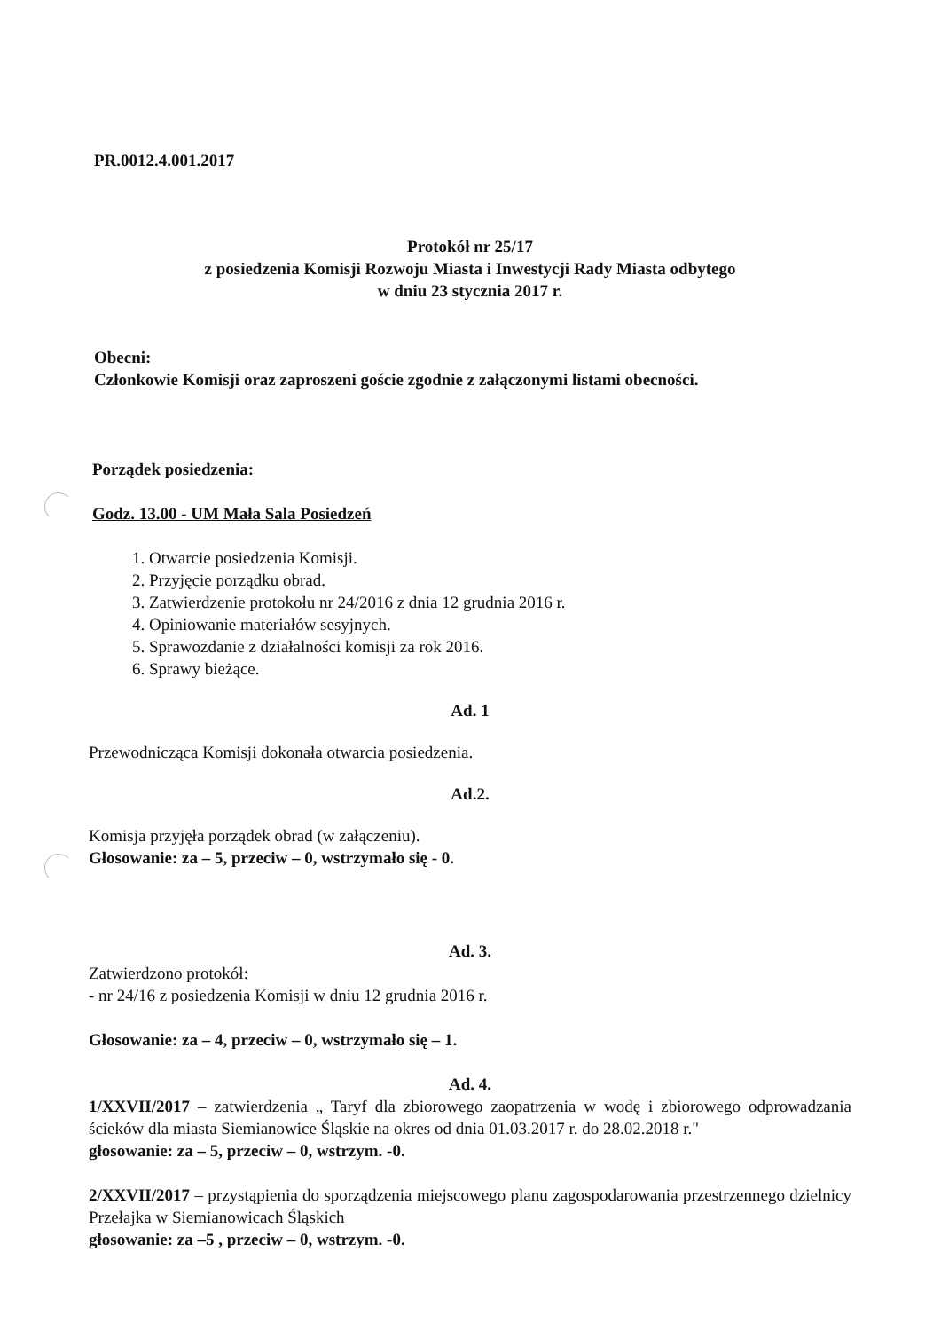PR.0012.4.001.2017
Protokół nr 25/17
z posiedzenia Komisji Rozwoju Miasta i Inwestycji Rady Miasta odbytego
w dniu 23 stycznia 2017 r.
Obecni:
Członkowie Komisji oraz zaproszeni goście zgodnie z załączonymi listami obecności.
Porządek posiedzenia:
Godz. 13.00 - UM Mała Sala Posiedzeń
1. Otwarcie posiedzenia Komisji.
2. Przyjęcie porządku obrad.
3. Zatwierdzenie protokołu nr 24/2016 z dnia 12 grudnia 2016 r.
4. Opiniowanie materiałów sesyjnych.
5. Sprawozdanie z działalności komisji za rok 2016.
6. Sprawy bieżące.
Ad. 1
Przewodnicząca Komisji dokonała otwarcia posiedzenia.
Ad.2.
Komisja przyjęła porządek obrad (w załączeniu).
Głosowanie: za – 5, przeciw – 0, wstrzymało się - 0.
Ad. 3.
Zatwierdzono protokół:
- nr 24/16 z posiedzenia Komisji w dniu 12 grudnia 2016 r.
Głosowanie: za – 4, przeciw – 0, wstrzymało się – 1.
Ad. 4.
1/XXVII/2017 – zatwierdzenia „ Taryf dla zbiorowego zaopatrzenia w wodę i zbiorowego odprowadzania ścieków dla miasta Siemianowice Śląskie na okres od dnia 01.03.2017 r. do 28.02.2018 r."
głosowanie: za – 5, przeciw – 0, wstrzym. -0.
2/XXVII/2017 – przystąpienia do sporządzenia miejscowego planu zagospodarowania przestrzennego dzielnicy Przełajka w Siemianowicach Śląskich
głosowanie: za –5 , przeciw – 0, wstrzym. -0.